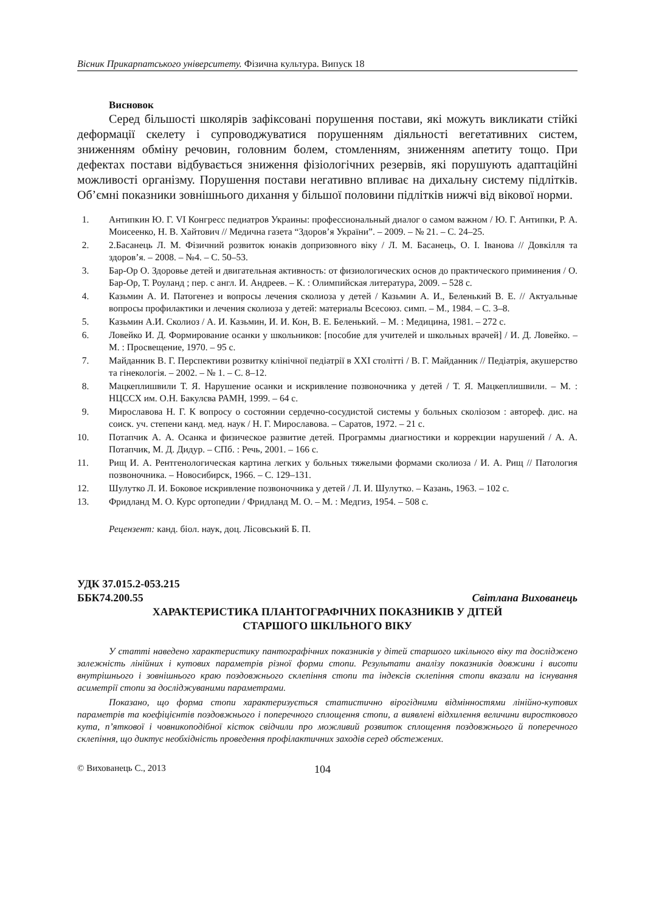Вісник Прикарпатського університету. Фізична культура. Випуск 18
Висновок
Серед більшості школярів зафіксовані порушення постави, які можуть викликати стійкі деформації скелету і супроводжуватися порушенням діяльності вегетативних систем, зниженням обміну речовин, головним болем, стомленням, зниженням апетиту тощо. При дефектах постави відбувається зниження фізіологічних резервів, які порушують адаптаційні можливості організму. Порушення постави негативно впливає на дихальну систему підлітків. Об’ємні показники зовнішнього дихання у більшої половини підлітків нижчі від вікової норми.
1. Антипкин Ю. Г. VI Конгресс педиатров Украины: профессиональный диалог о самом важном / Ю. Г. Антипки, Р. А. Моисеенко, Н. В. Хайтович // Медична газета “Здоров’я України”. – 2009. – № 21. – С. 24–25.
2. 2.Басанець Л. М. Фізичний розвиток юнаків допризовного віку / Л. М. Басанець, О. І. Іванова // Довкілля та здоров’я. – 2008. – №4. – С. 50–53.
3. Бар-Ор О. Здоровье детей и двигательная активность: от физиологических основ до практического приминения / О. Бар-Ор, Т. Роуланд ; пер. с англ. И. Андреев. – К. : Олимпийская литература, 2009. – 528 с.
4. Казьмин А. И. Патогенез и вопросы лечения сколиоза у детей / Казьмин А. И., Беленький В. Е. // Актуальные вопросы профилактики и лечения сколиоза у детей: материалы Всесоюз. симп. – М., 1984. – С. 3–8.
5. Казьмин А.И. Сколиоз / А. И. Казьмин, И. И. Кон, В. Е. Беленький. – М. : Медицина, 1981. – 272 с.
6. Ловейко И. Д. Формирование осанки у школьников: [пособие для учителей и школьных врачей] / И. Д. Ловейко. – М. : Просвещение, 1970. – 95 с.
7. Майданник В. Г. Перспективи розвитку клінічної педіатрії в XXI столітті / В. Г. Майданник // Педіатрія, акушерство та гінекологія. – 2002. – № 1. – С. 8–12.
8. Мацкеплишвили Т. Я. Нарушение осанки и искривление позвоночника у детей / Т. Я. Мацкеплишвили. – М. : НЦССХ им. О.Н. Бакулєва РАМН, 1999. – 64 с.
9. Мирославова Н. Г. К вопросу о состоянии сердечно-сосудистой системы у больных сколіозом : автореф. дис. на соиск. уч. степени канд. мед. наук / Н. Г. Мирославова. – Саратов, 1972. – 21 с.
10. Потапчик А. А. Осанка и физическое развитие детей. Программы диагностики и коррекции нарушений / А. А. Потапчик, М. Д. Дидур. – СПб. : Речь, 2001. – 166 с.
11. Рищ И. А. Рентгенологическая картина легких у больных тяжелыми формами сколиоза / И. А. Рищ // Патология позвоночника. – Новосибирск, 1966. – С. 129–131.
12. Шулутко Л. И. Боковое искривление позвоночника у детей / Л. И. Шулутко. – Казань, 1963. – 102 с.
13. Фридланд М. О. Курс ортопедии / Фридланд М. О. – М. : Медгиз, 1954. – 508 с.
Рецензент: канд. біол. наук, доц. Лісовський Б. П.
УДК 37.015.2-053.215
ББК74.200.55 Світлана Вихованець
ХАРАКТЕРИСТИКА ПЛАНТОГРАФІЧНИХ ПОКАЗНИКІВ У ДІТЕЙ
СТАРШОГО ШКІЛЬНОГО ВІКУ
У статті наведено характеристику пантографічних показників у дітей старшого шкільного віку та досліджено залежність лінійних і кутових параметрів різної форми стопи. Результати аналізу показників довжини і висоти внутрішнього і зовнішнього краю поздовжнього склепіння стопи та індексів склепіння стопи вказали на існування асиметрії стопи за досліджуваними параметрами.
Показано, що форма стопи характеризується статистично вірогідними відмінностями лінійно-кутових параметрів та коефіцієнтів поздовжнього і поперечного сплощення стопи, а виявлені відхилення величини виросткового кута, п’яткової і човникоподібної кісток свідчили про можливий розвиток сплощення поздовжнього й поперечного склепіння, що диктує необхідність проведення профілактичних заходів серед обстежених.
© Вихованець С., 2013 104